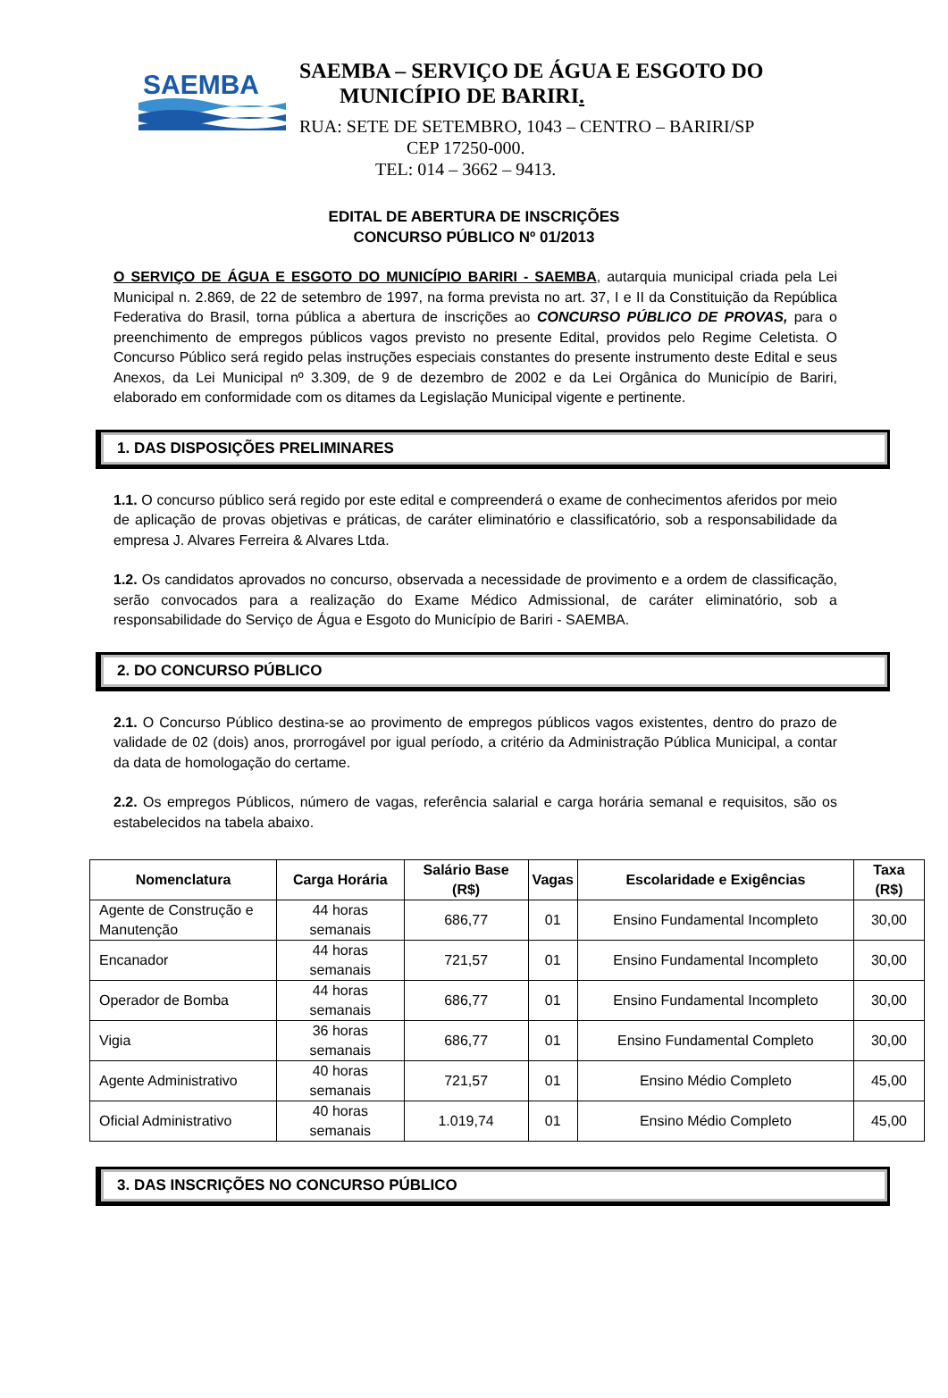SAEMBA
SAEMBA – SERVIÇO DE ÁGUA E ESGOTO DO
MUNICÍPIO DE BARIRI.
RUA: SETE DE SETEMBRO, 1043 – CENTRO – BARIRI/SP
CEP 17250-000.
TEL: 014 – 3662 – 9413.
EDITAL DE ABERTURA DE INSCRIÇÕES
CONCURSO PÚBLICO Nº 01/2013
O SERVIÇO DE ÁGUA E ESGOTO DO MUNICÍPIO BARIRI - SAEMBA, autarquia municipal criada pela Lei Municipal n. 2.869, de 22 de setembro de 1997, na forma prevista no art. 37, I e II da Constituição da República Federativa do Brasil, torna pública a abertura de inscrições ao CONCURSO PÚBLICO DE PROVAS, para o preenchimento de empregos públicos vagos previsto no presente Edital, providos pelo Regime Celetista. O Concurso Público será regido pelas instruções especiais constantes do presente instrumento deste Edital e seus Anexos, da Lei Municipal nº 3.309, de 9 de dezembro de 2002 e da Lei Orgânica do Município de Bariri, elaborado em conformidade com os ditames da Legislação Municipal vigente e pertinente.
1. DAS DISPOSIÇÕES PRELIMINARES
1.1. O concurso público será regido por este edital e compreenderá o exame de conhecimentos aferidos por meio de aplicação de provas objetivas e práticas, de caráter eliminatório e classificatório, sob a responsabilidade da empresa J. Alvares Ferreira & Alvares Ltda.
1.2. Os candidatos aprovados no concurso, observada a necessidade de provimento e a ordem de classificação, serão convocados para a realização do Exame Médico Admissional, de caráter eliminatório, sob a responsabilidade do Serviço de Água e Esgoto do Município de Bariri - SAEMBA.
2. DO CONCURSO PÚBLICO
2.1. O Concurso Público destina-se ao provimento de empregos públicos vagos existentes, dentro do prazo de validade de 02 (dois) anos, prorrogável por igual período, a critério da Administração Pública Municipal, a contar da data de homologação do certame.
2.2. Os empregos Públicos, número de vagas, referência salarial e carga horária semanal e requisitos, são os estabelecidos na tabela abaixo.
| Nomenclatura | Carga Horária | Salário Base (R$) | Vagas | Escolaridade e Exigências | Taxa (R$) |
| --- | --- | --- | --- | --- | --- |
| Agente de Construção e Manutenção | 44 horas semanais | 686,77 | 01 | Ensino Fundamental Incompleto | 30,00 |
| Encanador | 44 horas semanais | 721,57 | 01 | Ensino Fundamental Incompleto | 30,00 |
| Operador de Bomba | 44 horas semanais | 686,77 | 01 | Ensino Fundamental Incompleto | 30,00 |
| Vigia | 36 horas semanais | 686,77 | 01 | Ensino Fundamental Completo | 30,00 |
| Agente Administrativo | 40 horas semanais | 721,57 | 01 | Ensino Médio Completo | 45,00 |
| Oficial Administrativo | 40 horas semanais | 1.019,74 | 01 | Ensino Médio Completo | 45,00 |
3. DAS INSCRIÇÕES NO CONCURSO PÚBLICO